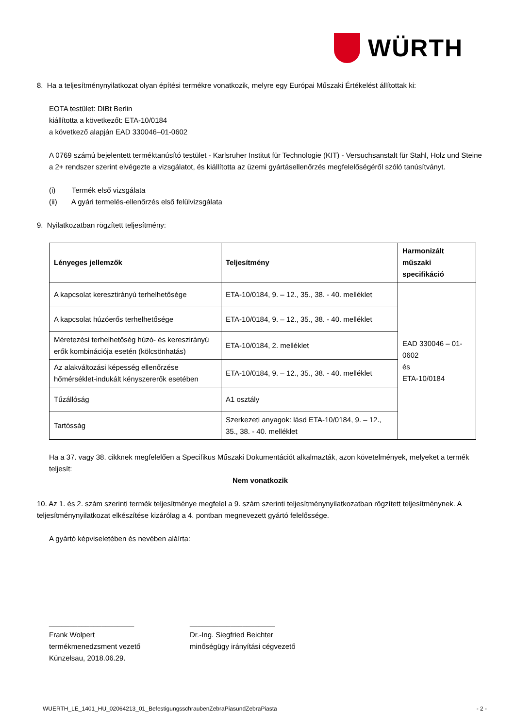WÜRTH
8. Ha a teljesítménynyilatkozat olyan építési termékre vonatkozik, melyre egy Európai Műszaki Értékelést állítottak ki:
EOTA testület: DIBt Berlin
kiállította a következőt: ETA-10/0184
a következő alapján EAD 330046–01-0602
A 0769 számú bejelentett terméktanúsító testület - Karlsruher Institut für Technologie (KIT) - Versuchsanstalt für Stahl, Holz und Steine a 2+ rendszer szerint elvégezte a vizsgálatot, és kiállította az üzemi gyártásellenőrzés megfelelőségéről szóló tanúsítványt.
(i) Termék első vizsgálata
(ii) A gyári termelés-ellenőrzés első felülvizsgálata
9. Nyilatkozatban rögzített teljesítmény:
| Lényeges jellemzők | Teljesítmény | Harmonizált műszaki specifikáció |
| --- | --- | --- |
| A kapcsolat keresztirányú terhelhetősége | ETA-10/0184, 9. – 12., 35., 38. - 40. melléklet | EAD 330046 – 01-0602 és ETA-10/0184 |
| A kapcsolat húzóerős terhelhetősége | ETA-10/0184, 9. – 12., 35., 38. - 40. melléklet | |
| Méretezési terhelhetőség húzó- és kereszirányú erők kombinációja esetén (kölcsönhatás) | ETA-10/0184, 2. melléklet | |
| Az alakváltozási képesség ellenőrzése hőmérséklet-indukált kényszererők esetében | ETA-10/0184, 9. – 12., 35., 38. - 40. melléklet | |
| Tűzállóság | A1 osztály | |
| Tartósság | Szerkezeti anyagok: lásd ETA-10/0184, 9. – 12., 35., 38. - 40. melléklet | |
Ha a 37. vagy 38. cikknek megfelelően a Specifikus Műszaki Dokumentációt alkalmazták, azon követelmények, melyeket a termék teljesít:
Nem vonatkozik
10. Az 1. és 2. szám szerinti termék teljesítménye megfelel a 9. szám szerinti teljesítménynyilatkozatban rögzített teljesítménynek. A teljesítménynyilatkozat elkészítése kizárólag a 4. pontban megnevezett gyártó felelőssége.
A gyártó képviseletében és nevében aláírta:
_____________________
Frank Wolpert
termékmenedzsment vezető
Künzelsau, 2018.06.29.
_____________________
Dr.-Ing. Siegfried Beichter
minőségügy irányítási cégvezető
WUERTH_LE_1401_HU_02064213_01_BefestigungsschraubenZebraPiasundZebraPiasta - 2 -